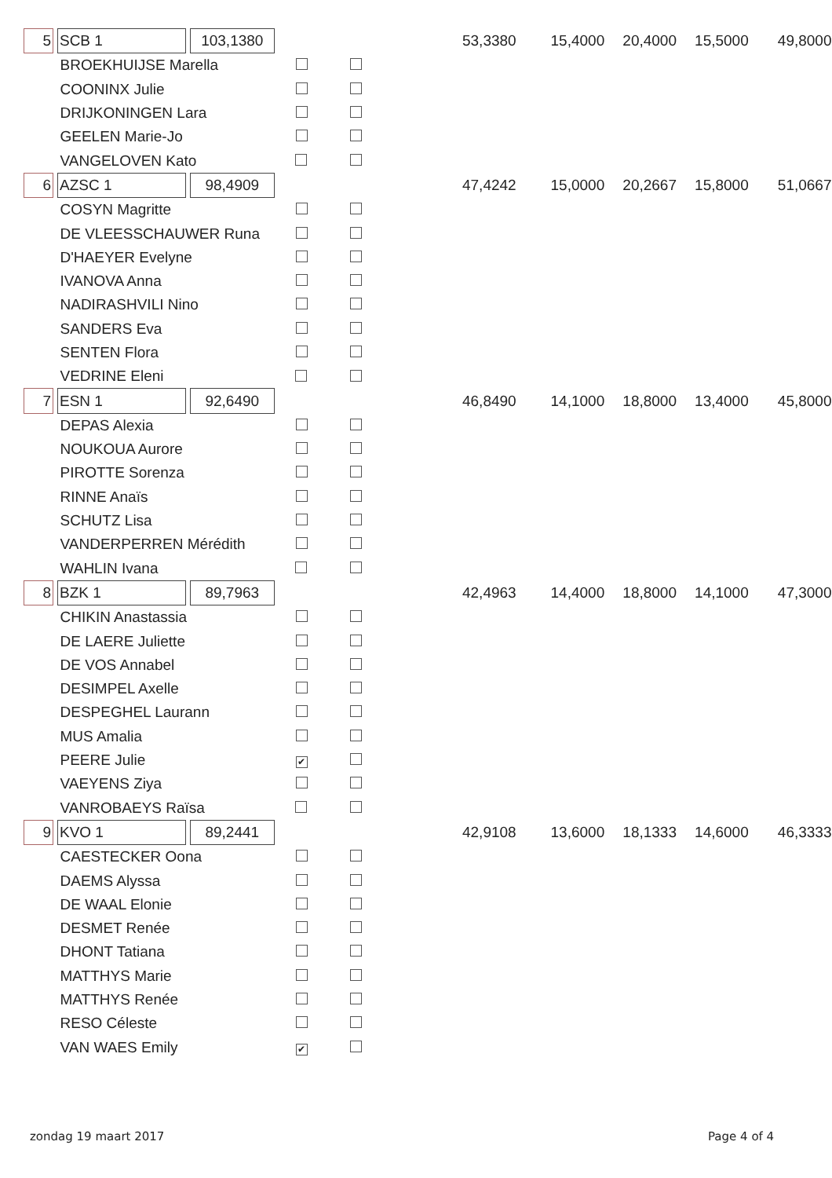| 5 | | SCB 1 | | 103,1380 | | | 53,3380 | 15,4000 | 20,4000 | 15,5000 | 49,8000 |
| BROEKHUIJSE Marella | | | | | | | | | | | |
| COONINX Julie | | | | | | | | | | | |
| DRIJKONINGEN Lara | | | | | | | | | | | |
| GEELEN Marie-Jo | | | | | | | | | | | |
| VANGELOVEN Kato | | | | | | | | | | | |
| 6 | | AZSC 1 | | 98,4909 | | | 47,4242 | 15,0000 | 20,2667 | 15,8000 | 51,0667 |
| COSYN Magritte | | | | | | | | | | | |
| DE VLEESSCHAUWER Runa | | | | | | | | | | | |
| D'HAEYER Evelyne | | | | | | | | | | | |
| IVANOVA Anna | | | | | | | | | | | |
| NADIRASHVILI Nino | | | | | | | | | | | |
| SANDERS Eva | | | | | | | | | | | |
| SENTEN Flora | | | | | | | | | | | |
| VEDRINE Eleni | | | | | | | | | | | |
| 7 | | ESN 1 | | 92,6490 | | | 46,8490 | 14,1000 | 18,8000 | 13,4000 | 45,8000 |
| DEPAS Alexia | | | | | | | | | | | |
| NOUKOUA Aurore | | | | | | | | | | | |
| PIROTTE Sorenza | | | | | | | | | | | |
| RINNE Anaïs | | | | | | | | | | | |
| SCHUTZ Lisa | | | | | | | | | | | |
| VANDERPERREN Mérédith | | | | | | | | | | | |
| WAHLIN Ivana | | | | | | | | | | | |
| 8 | | BZK 1 | | 89,7963 | | | 42,4963 | 14,4000 | 18,8000 | 14,1000 | 47,3000 |
| CHIKIN Anastassia | | | | | | | | | | | |
| DE LAERE Juliette | | | | | | | | | | | |
| DE VOS Annabel | | | | | | | | | | | |
| DESIMPEL Axelle | | | | | | | | | | | |
| DESPEGHEL Laurann | | | | | | | | | | | |
| MUS Amalia | | | | | | | | | | | |
| PEERE Julie | | | | | ✔ | | | | | | |
| VAEYENS Ziya | | | | | | | | | | | |
| VANROBAEYS Raïsa | | | | | | | | | | | |
| 9 | | KVO 1 | | 89,2441 | | | 42,9108 | 13,6000 | 18,1333 | 14,6000 | 46,3333 |
| CAESTECKER Oona | | | | | | | | | | | |
| DAEMS Alyssa | | | | | | | | | | | |
| DE WAAL Elonie | | | | | | | | | | | |
| DESMET Renée | | | | | | | | | | | |
| DHONT Tatiana | | | | | | | | | | | |
| MATTHYS Marie | | | | | | | | | | | |
| MATTHYS Renée | | | | | | | | | | | |
| RESO Céleste | | | | | | | | | | | |
| VAN WAES Emily | | | | | ✔ | | | | | | |
zondag 19 maart 2017 Page 4 of 4